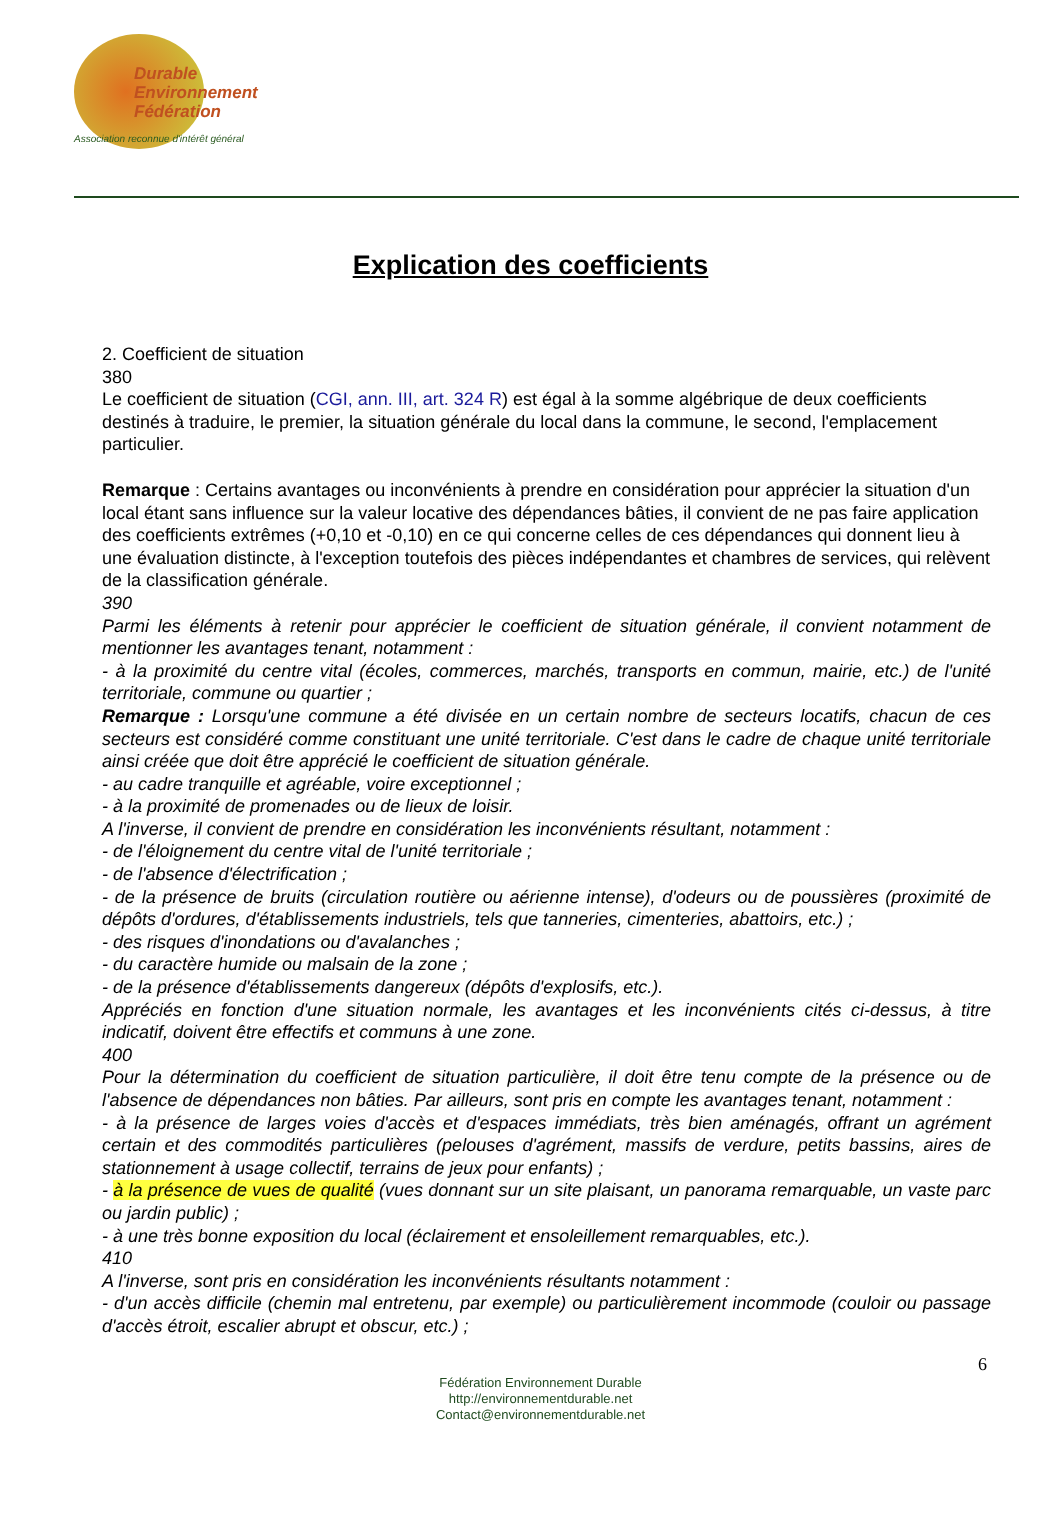Durable
Environnement
Fédération
Association reconnue d'intérêt général
Explication des coefficients
2. Coefficient de situation
380
Le coefficient de situation (CGI, ann. III, art. 324 R) est égal à la somme algébrique de deux coefficients destinés à traduire, le premier, la situation générale du local dans la commune, le second, l'emplacement particulier.
Remarque : Certains avantages ou inconvénients à prendre en considération pour apprécier la situation d'un local étant sans influence sur la valeur locative des dépendances bâties, il convient de ne pas faire application des coefficients extrêmes (+0,10 et -0,10) en ce qui concerne celles de ces dépendances qui donnent lieu à une évaluation distincte, à l'exception toutefois des pièces indépendantes et chambres de services, qui relèvent de la classification générale.
390
Parmi les éléments à retenir pour apprécier le coefficient de situation générale, il convient notamment de mentionner les avantages tenant, notamment :
- à la proximité du centre vital (écoles, commerces, marchés, transports en commun, mairie, etc.) de l'unité territoriale, commune ou quartier ;
Remarque : Lorsqu'une commune a été divisée en un certain nombre de secteurs locatifs, chacun de ces secteurs est considéré comme constituant une unité territoriale. C'est dans le cadre de chaque unité territoriale ainsi créée que doit être apprécié le coefficient de situation générale.
- au cadre tranquille et agréable, voire exceptionnel ;
- à la proximité de promenades ou de lieux de loisir.
A l'inverse, il convient de prendre en considération les inconvénients résultant, notamment :
- de l'éloignement du centre vital de l'unité territoriale ;
- de l'absence d'électrification ;
- de la présence de bruits (circulation routière ou aérienne intense), d'odeurs ou de poussières (proximité de dépôts d'ordures, d'établissements industriels, tels que tanneries, cimenteries, abattoirs, etc.) ;
- des risques d'inondations ou d'avalanches ;
- du caractère humide ou malsain de la zone ;
- de la présence d'établissements dangereux (dépôts d'explosifs, etc.).
Appréciés en fonction d'une situation normale, les avantages et les inconvénients cités ci-dessus, à titre indicatif, doivent être effectifs et communs à une zone.
400
Pour la détermination du coefficient de situation particulière, il doit être tenu compte de la présence ou de l'absence de dépendances non bâties. Par ailleurs, sont pris en compte les avantages tenant, notamment :
- à la présence de larges voies d'accès et d'espaces immédiats, très bien aménagés, offrant un agrément certain et des commodités particulières (pelouses d'agrément, massifs de verdure, petits bassins, aires de stationnement à usage collectif, terrains de jeux pour enfants) ;
- à la présence de vues de qualité (vues donnant sur un site plaisant, un panorama remarquable, un vaste parc ou jardin public) ;
- à une très bonne exposition du local (éclairement et ensoleillement remarquables, etc.).
410
A l'inverse, sont pris en considération les inconvénients résultants notamment :
- d'un accès difficile (chemin mal entretenu, par exemple) ou particulièrement incommode (couloir ou passage d'accès étroit, escalier abrupt et obscur, etc.) ;
6
Fédération Environnement Durable
http://environnementdurable.net
Contact@environnementdurable.net